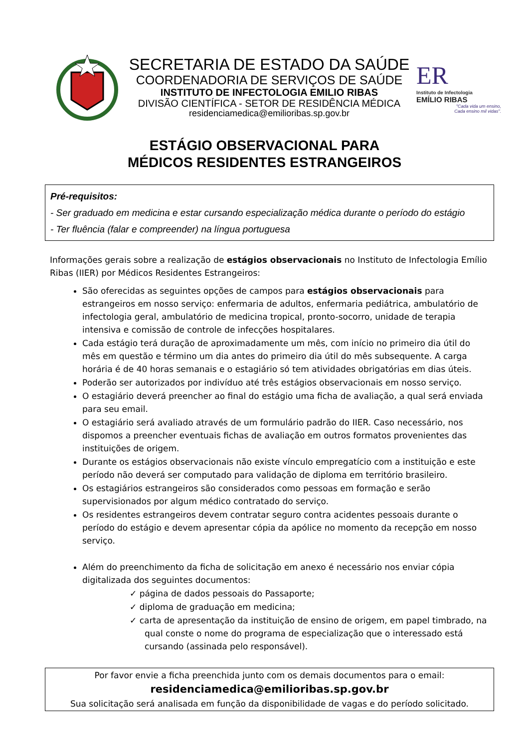SECRETARIA DE ESTADO DA SAÚDE
COORDENADORIA DE SERVIÇOS DE SAÚDE
INSTITUTO DE INFECTOLOGIA EMILIO RIBAS
DIVISÃO CIENTÍFICA - SETOR DE RESIDÊNCIA MÉDICA
residenciamedica@emilioribas.sp.gov.br
ER
Instituto de Infectologia
EMÍLIO RIBAS
"Cada vida um ensino,
Cada ensino mil vidas".
ESTÁGIO OBSERVACIONAL PARA
MÉDICOS RESIDENTES ESTRANGEIROS
Pré-requisitos:
- Ser graduado em medicina e estar cursando especialização médica durante o período do estágio
- Ter fluência (falar e compreender) na língua portuguesa
Informações gerais sobre a realização de estágios observacionais no Instituto de Infectologia Emílio Ribas (IIER) por Médicos Residentes Estrangeiros:
São oferecidas as seguintes opções de campos para estágios observacionais para estrangeiros em nosso serviço: enfermaria de adultos, enfermaria pediátrica, ambulatório de infectologia geral, ambulatório de medicina tropical, pronto-socorro, unidade de terapia intensiva e comissão de controle de infecções hospitalares.
Cada estágio terá duração de aproximadamente um mês, com início no primeiro dia útil do mês em questão e término um dia antes do primeiro dia útil do mês subsequente. A carga horária é de 40 horas semanais e o estagiário só tem atividades obrigatórias em dias úteis.
Poderão ser autorizados por indivíduo até três estágios observacionais em nosso serviço.
O estagiário deverá preencher ao final do estágio uma ficha de avaliação, a qual será enviada para seu email.
O estagiário será avaliado através de um formulário padrão do IIER. Caso necessário, nos dispomos a preencher eventuais fichas de avaliação em outros formatos provenientes das instituições de origem.
Durante os estágios observacionais não existe vínculo empregatício com a instituição e este período não deverá ser computado para validação de diploma em território brasileiro.
Os estagiários estrangeiros são considerados como pessoas em formação e serão supervisionados por algum médico contratado do serviço.
Os residentes estrangeiros devem contratar seguro contra acidentes pessoais durante o período do estágio e devem apresentar cópia da apólice no momento da recepção em nosso serviço.
Além do preenchimento da ficha de solicitação em anexo é necessário nos enviar cópia digitalizada dos seguintes documentos:
✓ página de dados pessoais do Passaporte;
✓ diploma de graduação em medicina;
✓ carta de apresentação da instituição de ensino de origem, em papel timbrado, na qual conste o nome do programa de especialização que o interessado está cursando (assinada pelo responsável).
Por favor envie a ficha preenchida junto com os demais documentos para o email:
residenciamedica@emilioribas.sp.gov.br
Sua solicitação será analisada em função da disponibilidade de vagas e do período solicitado.